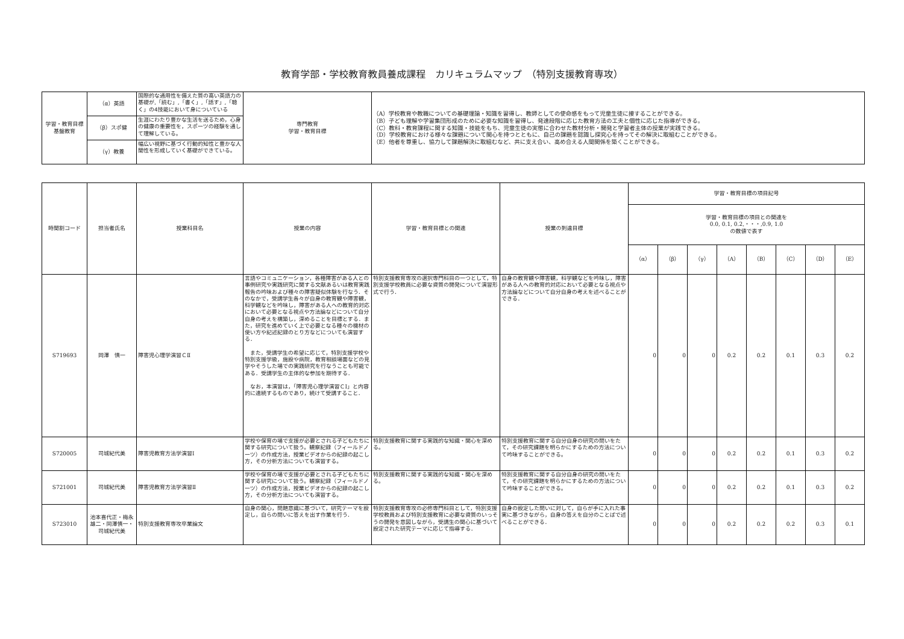教育学部・学校教育教員養成課程　カリキュラムマップ　（特別支援教育専攻）
| 学習・教育目標 基盤教育 | （α）英語 | 国際的な通用性を備えた質の高い英語力の基礎が,「読む」,「書く」,「話す」,「聴く」の4技能において身についている | 専門教育 学習・教育目標 | （A）学校教育や教職についての基礎理論・知識を習得し、教師としての使命感をもって児童生徒に接することができる。 （B）子ども理解や学習集団形成のために必要な知識を習得し、発達段階に応じた教育方法の工夫と個性に応じた指導ができる。 （C）教科・教育課程に関する知識・技能をもち、児童生徒の実態に合わせた教材分析・開発と学習者主体の授業が実践できる。 （D）学校教育における様々な課題について関心を持つとともに、自己の課題を認識し探究心を持ってその解決に取組むことができる。 （E）他者を尊重し、協力して課題解決に取組むなど、共に支え合い、高め合える人間関係を築くことができる。 |
| | （β）スポ健 | 生涯にわたり豊かな生活を送るため，心身の健康の重要性を，スポーツの経験を通して理解している。 | | |
| | （γ）教養 | 幅広い視野に基づく行動的知性と豊かな人間性を形成していく基礎ができている。 | | |
| 時間割コード | 担当者氏名 | 授業科目名 | 授業の内容 | 学習・教育目標との関連 | 授業の到達目標 | 学習・教育目標の項目記号 | | | | | | | |
| --- | --- | --- | --- | --- | --- | --- | --- | --- | --- | --- | --- | --- | --- |
| | | | | | | 学習・教育目標の項目との関連を 0.0, 0.1, 0.2,・・・,0.9, 1.0 の数値で表す | | | | | | | |
| | | | | | | （α） | （β） | （γ） | （A） | （B） | （C） | （D） | （E） |
| S719693 | 岡澤 慎一 | 障害児心理学演習ＣⅡ | 言語やコミュニケーション，各種障害がある人との事例研究や実践研究に関する文献あるいは教育実践報告の吟味および種々の障害疑似体験を行なう．そのなかで，受講学生各々が自身の教育観や障害観，科学観などを吟味し，障害がある人への教育的対応において必要となる視点や方法論などについて自分自身の考えを構築し，深めることを目標とする．また，研究を進めていく上で必要となる種々の機材の使い方や記述記録のとり方などについても演習する． また，受講学生の希望に応じて，特別支援学校や特別支援学級，施設や病院，教育相談場面などの見学やそうした場での実践研究を行なうことも可能である．受講学生の主体的な参加を期待する． なお，本演習は，「障害児心理学演習ＣⅠ」と内容的に連続するものであり，続けて受講すること． | 特別支援教育専攻の選択専門科目の一つとして，特別支援学校教員に必要な資質の開発について演習形式で行う． | 自身の教育観や障害観，科学観などを吟味し，障害がある人への教育的対応において必要となる視点や方法論などについて自分自身の考えを述べることができる． | 0 | 0 | 0 | 0.2 | 0.2 | 0.1 | 0.3 | 0.2 |
| S720005 | 司城紀代美 | 障害児教育方法学演習Ⅰ | 学校や保育の場で支援が必要とされる子どもたちに関する研究について扱う。観察記録（フィールドノーツ）の作成方法，授業ビデオからの記録の起こし方，その分析方法についても演習する。 | 特別支援教育に関する実践的な知識・関心を深める。 | 特別支援教育に関する自分自身の研究の問いをたて，その研究課題を明らかにするための方法について吟味することができる。 | 0 | 0 | 0 | 0.2 | 0.2 | 0.1 | 0.3 | 0.2 |
| S721001 | 司城紀代美 | 障害児教育方法学演習Ⅱ | 学校や保育の場で支援が必要とされる子どもたちに関する研究について扱う。観察記録（フィールドノーツ）の作成方法，授業ビデオからの記録の起こし方，その分析方法についても演習する。 | 特別支援教育に関する実践的な知識・関心を深める。 | 特別支援教育に関する自分自身の研究の問いをたて，その研究課題を明らかにするための方法について吟味することができる。 | 0 | 0 | 0 | 0.2 | 0.2 | 0.1 | 0.3 | 0.2 |
| S723010 | 池本喜代正・梅永雄二・岡澤慎一・司城紀代美 | 特別支援教育専攻卒業論文 | 自身の関心，問題意識に基づいて，研究テーマを設定し，自らの問いに答えを出す作業を行う． | 特別支援教育専攻の必修専門科目として，特別支援学校教員および特別支援教育に必要な資質のいっそうの開発を意図しながら，受講生の関心に基づいて設定された研究テーマに応じて指導する． | 自身の設定した問いに対して，自らが手に入れた事実に基づきながら，自身の答えを自分のことばで述べることができる． | 0 | 0 | 0 | 0.2 | 0.2 | 0.2 | 0.3 | 0.1 |